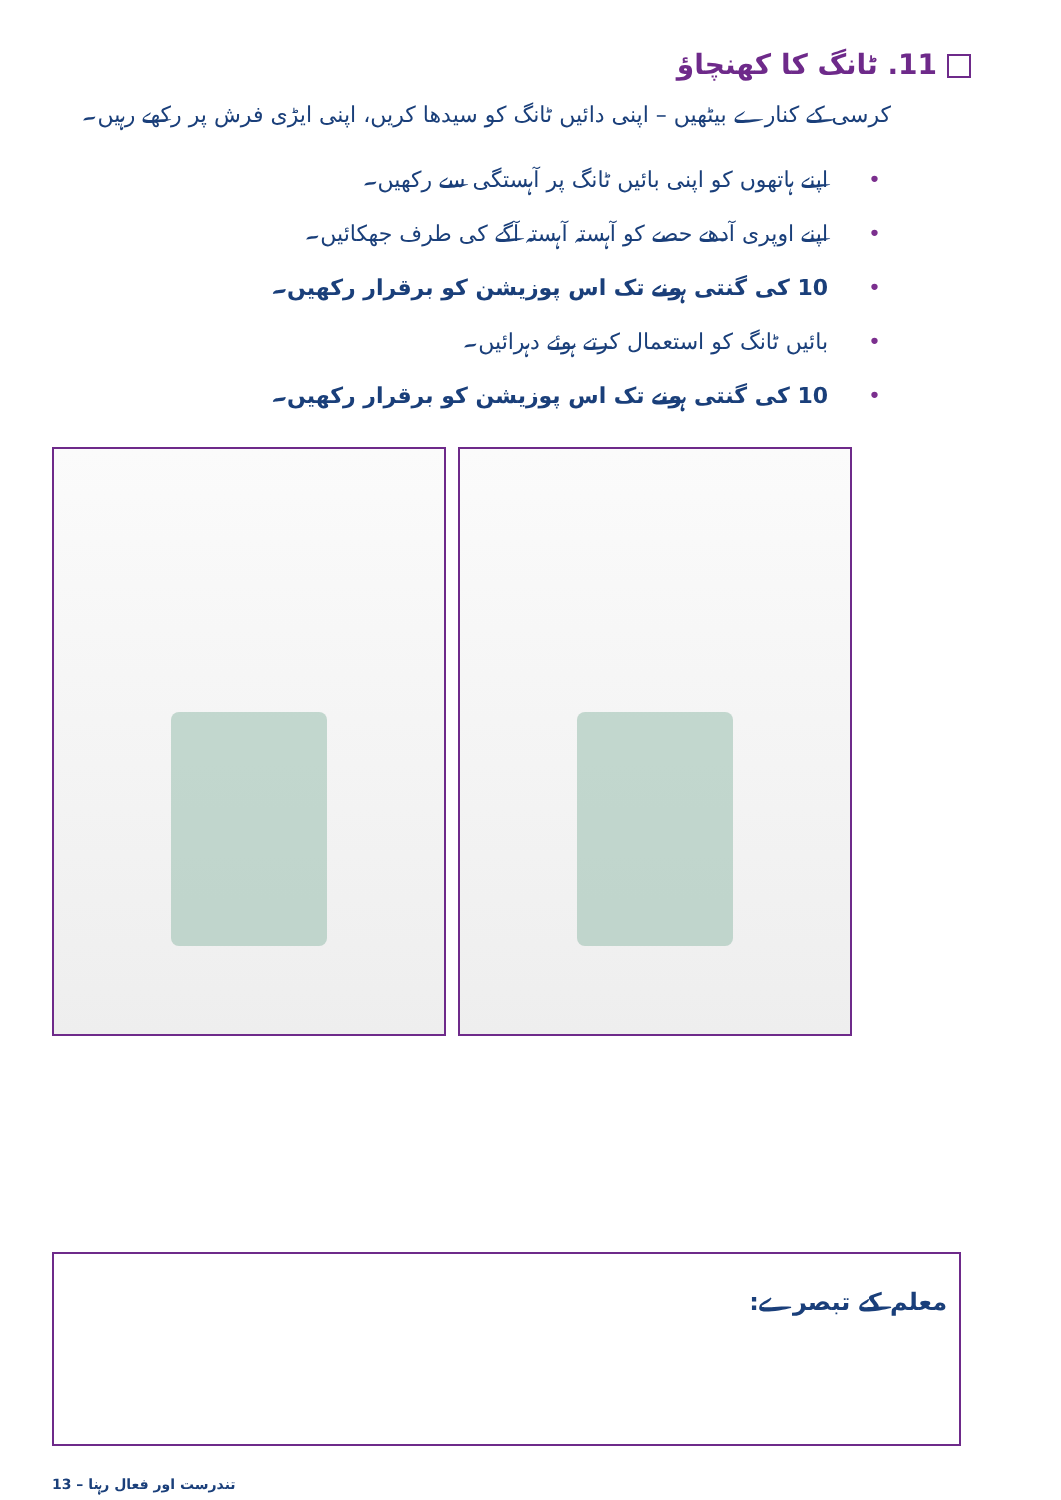11. ٹانگ کا کھنچاؤ
کرسی کے کنارے بیٹھیں – اپنی دائیں ٹانگ کو سیدھا کریں، اپنی ایڑی فرش پر رکھے رہیں۔
•اپنے ہاتھوں کو اپنی بائیں ٹانگ پر آہستگی سے رکھیں۔
•اپنے اوپری آدھے حصے کو آہستہ آہستہ آگے کی طرف جھکائیں۔
•10 کی گنتی ہونے تک اس پوزیشن کو برقرار رکھیں۔
•بائیں ٹانگ کو استعمال کرتے ہوئے دہرائیں۔
•10 کی گنتی ہونے تک اس پوزیشن کو برقرار رکھیں۔
معلم کے تبصرے:
13 – تندرست اور فعال رہنا